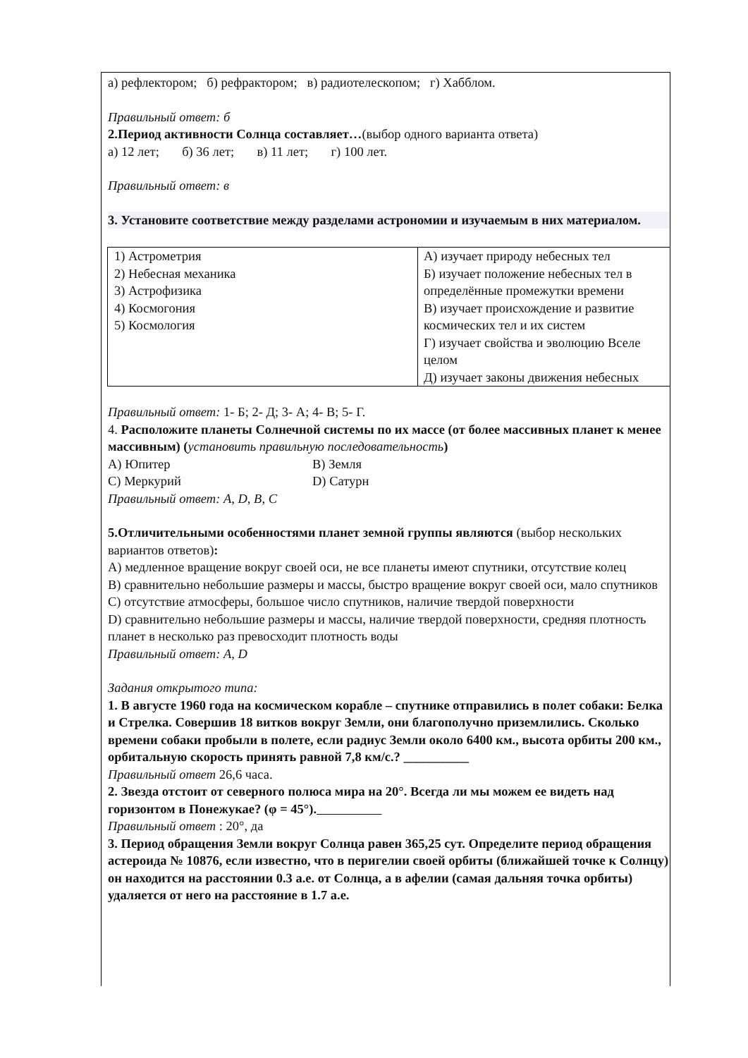а) рефлектором; б) рефрактором; в) радиотелескопом; г) Хабблом.
Правильный ответ: б
2.Период активности Солнца составляет…(выбор одного варианта ответа)
а) 12 лет; б) 36 лет; в) 11 лет; г) 100 лет.
Правильный ответ: в
3. Установите соответствие между разделами астрономии и изучаемым в них материалом.
| 1) Астрометрия 2) Небесная механика 3) Астрофизика 4) Космогония 5) Космология | А) изучает природу небесных тел Б) изучает положение небесных тел в определённые промежутки времени В) изучает происхождение и развитие космических тел и их систем Г) изучает свойства и эволюцию Вселе целом Д) изучает законы движения небесных |
Правильный ответ: 1- Б; 2- Д; 3- А; 4- В; 5- Г.
4. Расположите планеты Солнечной системы по их массе (от более массивных планет к менее массивным) (установить правильную последовательность)
А) Юпитер В) Земля
С) Меркурий D) Сатурн
Правильный ответ: A, D, B, C
5.Отличительными особенностями планет земной группы являются (выбор нескольких вариантов ответов):
А) медленное вращение вокруг своей оси, не все планеты имеют спутники, отсутствие колец
В) сравнительно небольшие размеры и массы, быстро вращение вокруг своей оси, мало спутников
С) отсутствие атмосферы, большое число спутников, наличие твердой поверхности
D) сравнительно небольшие размеры и массы, наличие твердой поверхности, средняя плотность планет в несколько раз превосходит плотность воды
Правильный ответ: A, D
Задания открытого типа:
1. В августе 1960 года на космическом корабле – спутнике отправились в полет собаки: Белка и Стрелка. Совершив 18 витков вокруг Земли, они благополучно приземлились. Сколько времени собаки пробыли в полете, если радиус Земли около 6400 км., высота орбиты 200 км., орбитальную скорость принять равной 7,8 км/с.? __________
Правильный ответ 26,6 часа.
2. Звезда отстоит от северного полюса мира на 20°. Всегда ли мы можем ее видеть над горизонтом в Понежукае? (φ = 45°).
Правильный ответ : 20°, да
3. Период обращения Земли вокруг Солнца равен 365,25 сут. Определите период обращения астероида № 10876, если известно, что в перигелии своей орбиты (ближайшей точке к Солнцу) он находится на расстоянии 0.3 а.е. от Солнца, а в афелии (самая дальняя точка орбиты) удаляется от него на расстояние в 1.7 а.е.